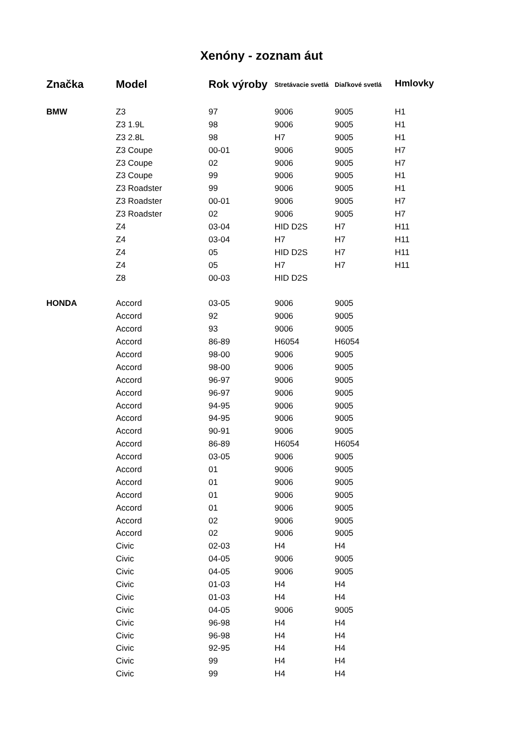Xenóny - zoznam áut
| Značka | Model | Rok výroby | Stretávacie svetlá | Diaľkové svetlá | Hmlovky |
| --- | --- | --- | --- | --- | --- |
| BMW | Z3 | 97 | 9006 | 9005 | H1 |
| | Z3 1.9L | 98 | 9006 | 9005 | H1 |
| | Z3 2.8L | 98 | H7 | 9005 | H1 |
| | Z3 Coupe | 00-01 | 9006 | 9005 | H7 |
| | Z3 Coupe | 02 | 9006 | 9005 | H7 |
| | Z3 Coupe | 99 | 9006 | 9005 | H1 |
| | Z3 Roadster | 99 | 9006 | 9005 | H1 |
| | Z3 Roadster | 00-01 | 9006 | 9005 | H7 |
| | Z3 Roadster | 02 | 9006 | 9005 | H7 |
| | Z4 | 03-04 | HID D2S | H7 | H11 |
| | Z4 | 03-04 | H7 | H7 | H11 |
| | Z4 | 05 | HID D2S | H7 | H11 |
| | Z4 | 05 | H7 | H7 | H11 |
| | Z8 | 00-03 | HID D2S | | |
| HONDA | Accord | 03-05 | 9006 | 9005 | |
| | Accord | 92 | 9006 | 9005 | |
| | Accord | 93 | 9006 | 9005 | |
| | Accord | 86-89 | H6054 | H6054 | |
| | Accord | 98-00 | 9006 | 9005 | |
| | Accord | 98-00 | 9006 | 9005 | |
| | Accord | 96-97 | 9006 | 9005 | |
| | Accord | 96-97 | 9006 | 9005 | |
| | Accord | 94-95 | 9006 | 9005 | |
| | Accord | 94-95 | 9006 | 9005 | |
| | Accord | 90-91 | 9006 | 9005 | |
| | Accord | 86-89 | H6054 | H6054 | |
| | Accord | 03-05 | 9006 | 9005 | |
| | Accord | 01 | 9006 | 9005 | |
| | Accord | 01 | 9006 | 9005 | |
| | Accord | 01 | 9006 | 9005 | |
| | Accord | 01 | 9006 | 9005 | |
| | Accord | 02 | 9006 | 9005 | |
| | Accord | 02 | 9006 | 9005 | |
| | Civic | 02-03 | H4 | H4 | |
| | Civic | 04-05 | 9006 | 9005 | |
| | Civic | 04-05 | 9006 | 9005 | |
| | Civic | 01-03 | H4 | H4 | |
| | Civic | 01-03 | H4 | H4 | |
| | Civic | 04-05 | 9006 | 9005 | |
| | Civic | 96-98 | H4 | H4 | |
| | Civic | 96-98 | H4 | H4 | |
| | Civic | 92-95 | H4 | H4 | |
| | Civic | 99 | H4 | H4 | |
| | Civic | 99 | H4 | H4 | |